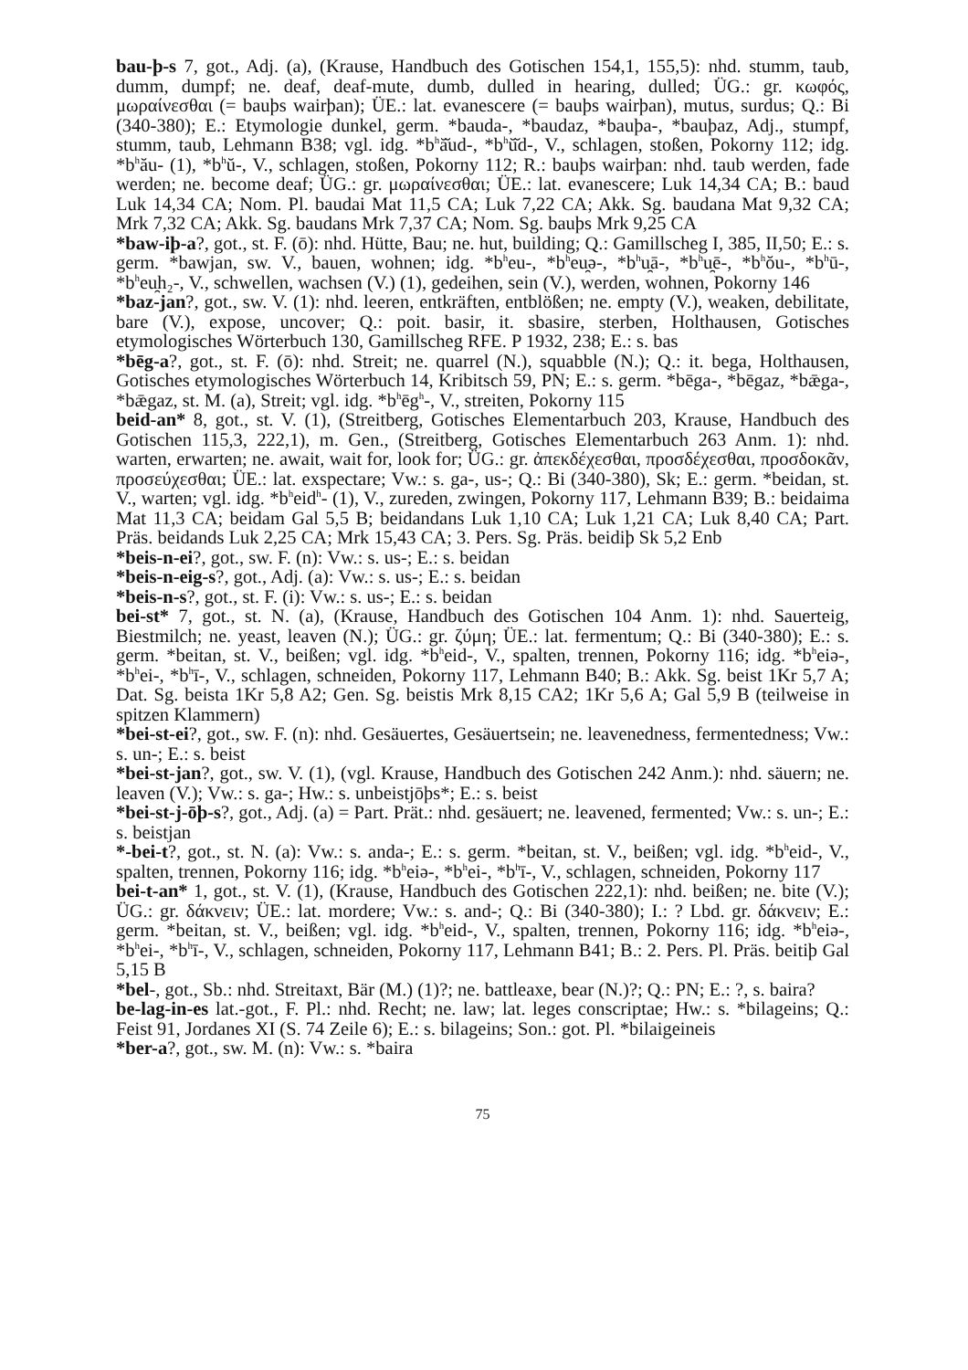bau-þ-s 7, got., Adj. (a), (Krause, Handbuch des Gotischen 154,1, 155,5): nhd. stumm, taub, dumm, dumpf; ne. deaf, deaf-mute, dumb, dulled in hearing, dulled; ÜG.: gr. κωφός, μωραίνεσθαι (= bauþs wairþan); ÜE.: lat. evanescere (= bauþs wairþan), mutus, surdus; Q.: Bi (340-380); E.: Etymologie dunkel, germ. *bauda-, *baudaz, *bauþa-, *bauþaz, Adj., stumpf, stumm, taub, Lehmann B38; vgl. idg. *b<sup>h</sup>ă̆ud-, *b<sup>h</sup>ŭ̆d-, V., schlagen, stoßen, Pokorny 112; idg. *b<sup>h</sup>ău- (1), *b<sup>h</sup>ŭ-, V., schlagen, stoßen, Pokorny 112; R.: bauþs wairþan: nhd. taub werden, fade werden; ne. become deaf; ÜG.: gr. μωραίνεσθαι; ÜE.: lat. evanescere; Luk 14,34 CA; B.: baud Luk 14,34 CA; Nom. Pl. baudai Mat 11,5 CA; Luk 7,22 CA; Akk. Sg. baudana Mat 9,32 CA; Mrk 7,32 CA; Akk. Sg. baudans Mrk 7,37 CA; Nom. Sg. bauþs Mrk 9,25 CA
*baw-iþ-a?, got., st. F. (ō): nhd. Hütte, Bau; ne. hut, building; Q.: Gamillscheg I, 385, II,50; E.: s. germ. *bawjan, sw. V., bauen, wohnen; idg. *b<sup>h</sup>eu-, *b<sup>h</sup>eu̯ə-, *b<sup>h</sup>u̯ā-, *b<sup>h</sup>u̯ē-, *b<sup>h</sup>ŏu-, *b<sup>h</sup>ū-, *b<sup>h</sup>eu̯h₂-, V., schwellen, wachsen (V.) (1), gedeihen, sein (V.), werden, wohnen, Pokorny 146
*baz-jan?, got., sw. V. (1): nhd. leeren, entkräften, entblößen; ne. empty (V.), weaken, debilitate, bare (V.), expose, uncover; Q.: poit. basir, it. sbasire, sterben, Holthausen, Gotisches etymologisches Wörterbuch 130, Gamillscheg RFE. P 1932, 238; E.: s. bas
*bēg-a?, got., st. F. (ō): nhd. Streit; ne. quarrel (N.), squabble (N.); Q.: it. bega, Holthausen, Gotisches etymologisches Wörterbuch 14, Kribitsch 59, PN; E.: s. germ. *bēga-, *bēgaz, *bǣga-, *bǣgaz, st. M. (a), Streit; vgl. idg. *b<sup>h</sup>ēg<sup>h</sup>-, V., streiten, Pokorny 115
beid-an* 8, got., st. V. (1), (Streitberg, Gotisches Elementarbuch 203, Krause, Handbuch des Gotischen 115,3, 222,1), m. Gen., (Streitberg, Gotisches Elementarbuch 263 Anm. 1): nhd. warten, erwarten; ne. await, wait for, look for; ÜG.: gr. ἀπεκδέχεσθαι, προσδέχεσθαι, προσδοκᾶν, προσεύχεσθαι; ÜE.: lat. exspectare; Vw.: s. ga-, us-; Q.: Bi (340-380), Sk; E.: germ. *beidan, st. V., warten; vgl. idg. *b<sup>h</sup>eid<sup>h</sup>- (1), V., zureden, zwingen, Pokorny 117, Lehmann B39; B.: beidaima Mat 11,3 CA; beidam Gal 5,5 B; beidandans Luk 1,10 CA; Luk 1,21 CA; Luk 8,40 CA; Part. Präs. beidands Luk 2,25 CA; Mrk 15,43 CA; 3. Pers. Sg. Präs. beidiþ Sk 5,2 Enb
*beis-n-ei?, got., sw. F. (n): Vw.: s. us-; E.: s. beidan
*beis-n-eig-s?, got., Adj. (a): Vw.: s. us-; E.: s. beidan
*beis-n-s?, got., st. F. (i): Vw.: s. us-; E.: s. beidan
bei-st* 7, got., st. N. (a), (Krause, Handbuch des Gotischen 104 Anm. 1): nhd. Sauerteig, Biestmilch; ne. yeast, leaven (N.); ÜG.: gr. ζύμη; ÜE.: lat. fermentum; Q.: Bi (340-380); E.: s. germ. *beitan, st. V., beißen; vgl. idg. *b<sup>h</sup>eid-, V., spalten, trennen, Pokorny 116; idg. *b<sup>h</sup>eiə-, *b<sup>h</sup>ei-, *b<sup>h</sup>ī-, V., schlagen, schneiden, Pokorny 117, Lehmann B40; B.: Akk. Sg. beist 1Kr 5,7 A; Dat. Sg. beista 1Kr 5,8 A2; Gen. Sg. beistis Mrk 8,15 CA2; 1Kr 5,6 A; Gal 5,9 B (teilweise in spitzen Klammern)
*bei-st-ei?, got., sw. F. (n): nhd. Gesäuertes, Gesäuertsein; ne. leavenedness, fermentedness; Vw.: s. un-; E.: s. beist
*bei-st-jan?, got., sw. V. (1), (vgl. Krause, Handbuch des Gotischen 242 Anm.): nhd. säuern; ne. leaven (V.); Vw.: s. ga-; Hw.: s. unbeistjōþs*; E.: s. beist
*bei-st-j-ōþ-s?, got., Adj. (a) = Part. Prät.: nhd. gesäuert; ne. leavened, fermented; Vw.: s. un-; E.: s. beistjan
*-bei-t?, got., st. N. (a): Vw.: s. anda-; E.: s. germ. *beitan, st. V., beißen; vgl. idg. *b<sup>h</sup>eid-, V., spalten, trennen, Pokorny 116; idg. *b<sup>h</sup>eiə-, *b<sup>h</sup>ei-, *b<sup>h</sup>ī-, V., schlagen, schneiden, Pokorny 117
bei-t-an* 1, got., st. V. (1), (Krause, Handbuch des Gotischen 222,1): nhd. beißen; ne. bite (V.); ÜG.: gr. δάκνειν; ÜE.: lat. mordere; Vw.: s. and-; Q.: Bi (340-380); I.: ? Lbd. gr. δάκνειν; E.: germ. *beitan, st. V., beißen; vgl. idg. *b<sup>h</sup>eid-, V., spalten, trennen, Pokorny 116; idg. *b<sup>h</sup>eiə-, *b<sup>h</sup>ei-, *b<sup>h</sup>ī-, V., schlagen, schneiden, Pokorny 117, Lehmann B41; B.: 2. Pers. Pl. Präs. beitiþ Gal 5,15 B
*bel-, got., Sb.: nhd. Streitaxt, Bär (M.) (1)?; ne. battleaxe, bear (N.)?; Q.: PN; E.: ?, s. baira?
be-lag-in-es lat.-got., F. Pl.: nhd. Recht; ne. law; lat. leges conscriptae; Hw.: s. *bilageins; Q.: Feist 91, Jordanes XI (S. 74 Zeile 6); E.: s. bilageins; Son.: got. Pl. *bilaigeineis
*ber-a?, got., sw. M. (n): Vw.: s. *baira
75